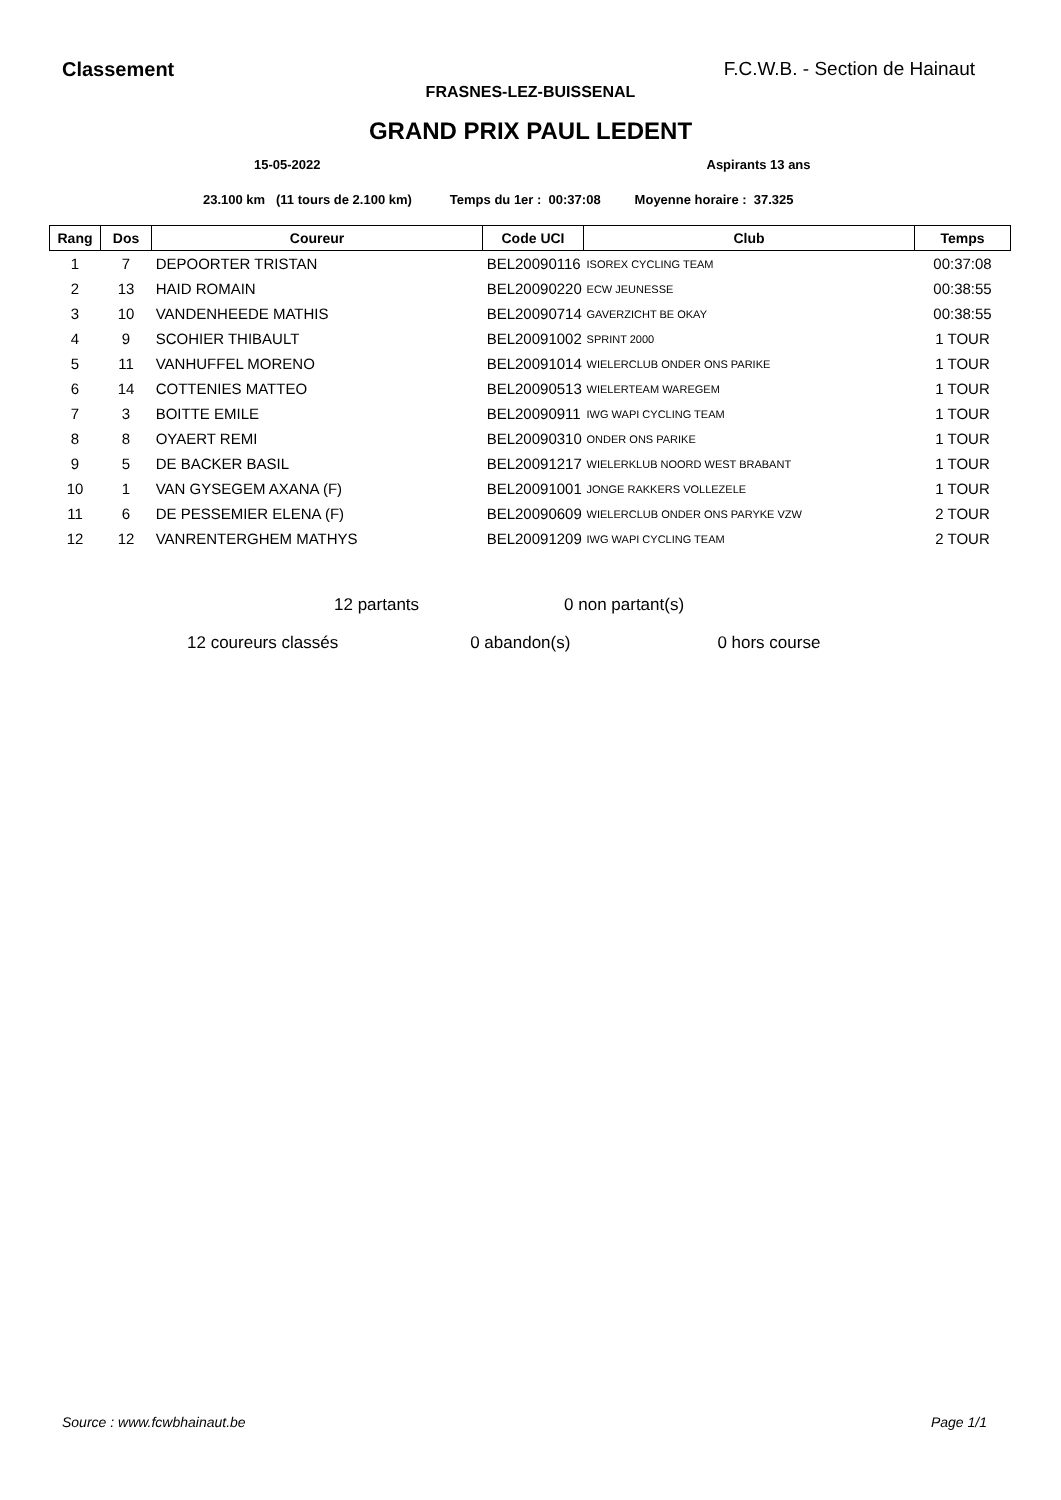Classement F.C.W.B. - Section de Hainaut
FRASNES-LEZ-BUISSENAL
GRAND PRIX PAUL LEDENT
15-05-2022 Aspirants 13 ans
23.100 km (11 tours de 2.100 km) Temps du 1er : 00:37:08 Moyenne horaire : 37.325
| Rang | Dos | Coureur | Code UCI | Club | Temps |
| --- | --- | --- | --- | --- | --- |
| 1 | 7 | DEPOORTER TRISTAN | BEL20090116 | ISOREX CYCLING TEAM | 00:37:08 |
| 2 | 13 | HAID ROMAIN | BEL20090220 | ECW JEUNESSE | 00:38:55 |
| 3 | 10 | VANDENHEEDE MATHIS | BEL20090714 | GAVERZICHT BE OKAY | 00:38:55 |
| 4 | 9 | SCOHIER THIBAULT | BEL20091002 | SPRINT 2000 | 1 TOUR |
| 5 | 11 | VANHUFFEL MORENO | BEL20091014 | WIELERCLUB ONDER ONS PARIKE | 1 TOUR |
| 6 | 14 | COTTENIES MATTEO | BEL20090513 | WIELERTEAM WAREGEM | 1 TOUR |
| 7 | 3 | BOITTE EMILE | BEL20090911 | IWG WAPI CYCLING TEAM | 1 TOUR |
| 8 | 8 | OYAERT REMI | BEL20090310 | ONDER ONS PARIKE | 1 TOUR |
| 9 | 5 | DE BACKER BASIL | BEL20091217 | WIELERKLUB NOORD WEST BRABANT | 1 TOUR |
| 10 | 1 | VAN GYSEGEM AXANA (F) | BEL20091001 | JONGE RAKKERS VOLLEZELE | 1 TOUR |
| 11 | 6 | DE PESSEMIER ELENA (F) | BEL20090609 | WIELERCLUB ONDER ONS PARYKE VZW | 2 TOUR |
| 12 | 12 | VANRENTERGHEM MATHYS | BEL20091209 | IWG WAPI CYCLING TEAM | 2 TOUR |
12 partants 0 non partant(s)
12 coureurs classés 0 abandon(s) 0 hors course
Source : www.fcwbhainaut.be Page 1/1